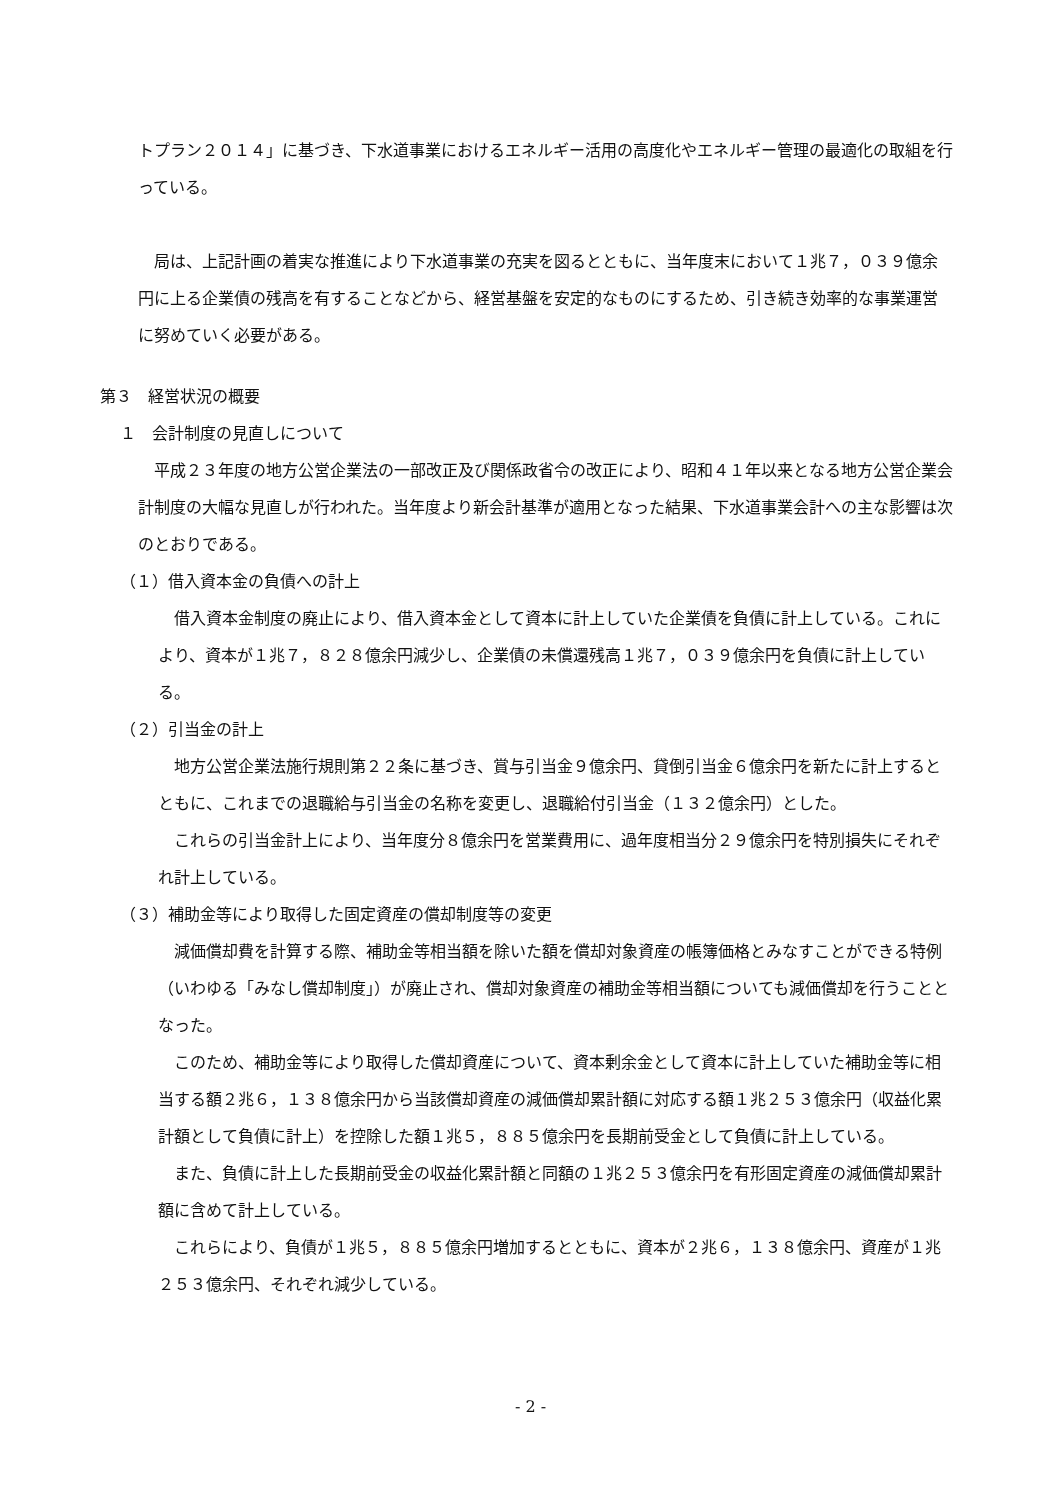トプラン２０１４」に基づき、下水道事業におけるエネルギー活用の高度化やエネルギー管理の最適化の取組を行っている。
局は、上記計画の着実な推進により下水道事業の充実を図るとともに、当年度末において１兆７，０３９億余円に上る企業債の残高を有することなどから、経営基盤を安定的なものにするため、引き続き効率的な事業運営に努めていく必要がある。
第３　経営状況の概要
１　会計制度の見直しについて
平成２３年度の地方公営企業法の一部改正及び関係政省令の改正により、昭和４１年以来となる地方公営企業会計制度の大幅な見直しが行われた。当年度より新会計基準が適用となった結果、下水道事業会計への主な影響は次のとおりである。
（１）借入資本金の負債への計上
借入資本金制度の廃止により、借入資本金として資本に計上していた企業債を負債に計上している。これにより、資本が１兆７，８２８億余円減少し、企業債の未償還残高１兆７，０３９億余円を負債に計上している。
（２）引当金の計上
地方公営企業法施行規則第２２条に基づき、賞与引当金９億余円、貸倒引当金６億余円を新たに計上するとともに、これまでの退職給与引当金の名称を変更し、退職給付引当金（１３２億余円）とした。
これらの引当金計上により、当年度分８億余円を営業費用に、過年度相当分２９億余円を特別損失にそれぞれ計上している。
（３）補助金等により取得した固定資産の償却制度等の変更
減価償却費を計算する際、補助金等相当額を除いた額を償却対象資産の帳簿価格とみなすことができる特例（いわゆる「みなし償却制度」）が廃止され、償却対象資産の補助金等相当額についても減価償却を行うこととなった。
このため、補助金等により取得した償却資産について、資本剰余金として資本に計上していた補助金等に相当する額２兆６，１３８億余円から当該償却資産の減価償却累計額に対応する額１兆２５３億余円（収益化累計額として負債に計上）を控除した額１兆５，８８５億余円を長期前受金として負債に計上している。
また、負債に計上した長期前受金の収益化累計額と同額の１兆２５３億余円を有形固定資産の減価償却累計額に含めて計上している。
これらにより、負債が１兆５，８８５億余円増加するとともに、資本が２兆６，１３８億余円、資産が１兆２５３億余円、それぞれ減少している。
- 2 -